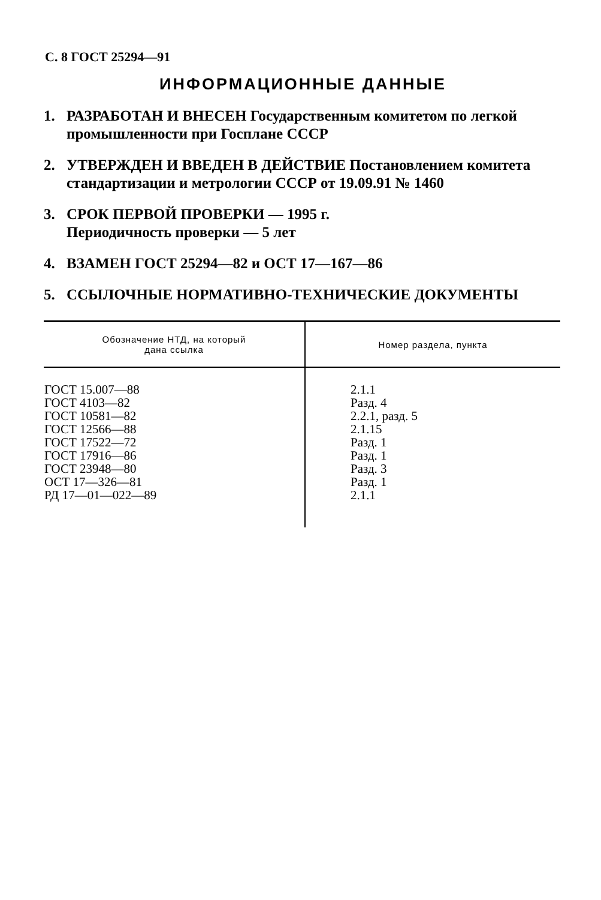С. 8 ГОСТ 25294—91
ИНФОРМАЦИОННЫЕ ДАННЫЕ
1. РАЗРАБОТАН И ВНЕСЕН Государственным комитетом по легкой промышленности при Госплане СССР
2. УТВЕРЖДЕН И ВВЕДЕН В ДЕЙСТВИЕ Постановлением комитета стандартизации и метрологии СССР от 19.09.91 № 1460
3. СРОК ПЕРВОЙ ПРОВЕРКИ — 1995 г.
Периодичность проверки — 5 лет
4. ВЗАМЕН ГОСТ 25294—82 и ОСТ 17—167—86
5. ССЫЛОЧНЫЕ НОРМАТИВНО-ТЕХНИЧЕСКИЕ ДОКУМЕНТЫ
| Обозначение НТД, на который дана ссылка | Номер раздела, пункта |
| --- | --- |
| ГОСТ 15.007—88 ГОСТ 4103—82 ГОСТ 10581—82 ГОСТ 12566—88 ГОСТ 17522—72 ГОСТ 17916—86 ГОСТ 23948—80 ОСТ 17—326—81 РД 17—01—022—89 | 2.1.1 Разд. 4 2.2.1, разд. 5 2.1.15 Разд. 1 Разд. 1 Разд. 3 Разд. 1 2.1.1 |